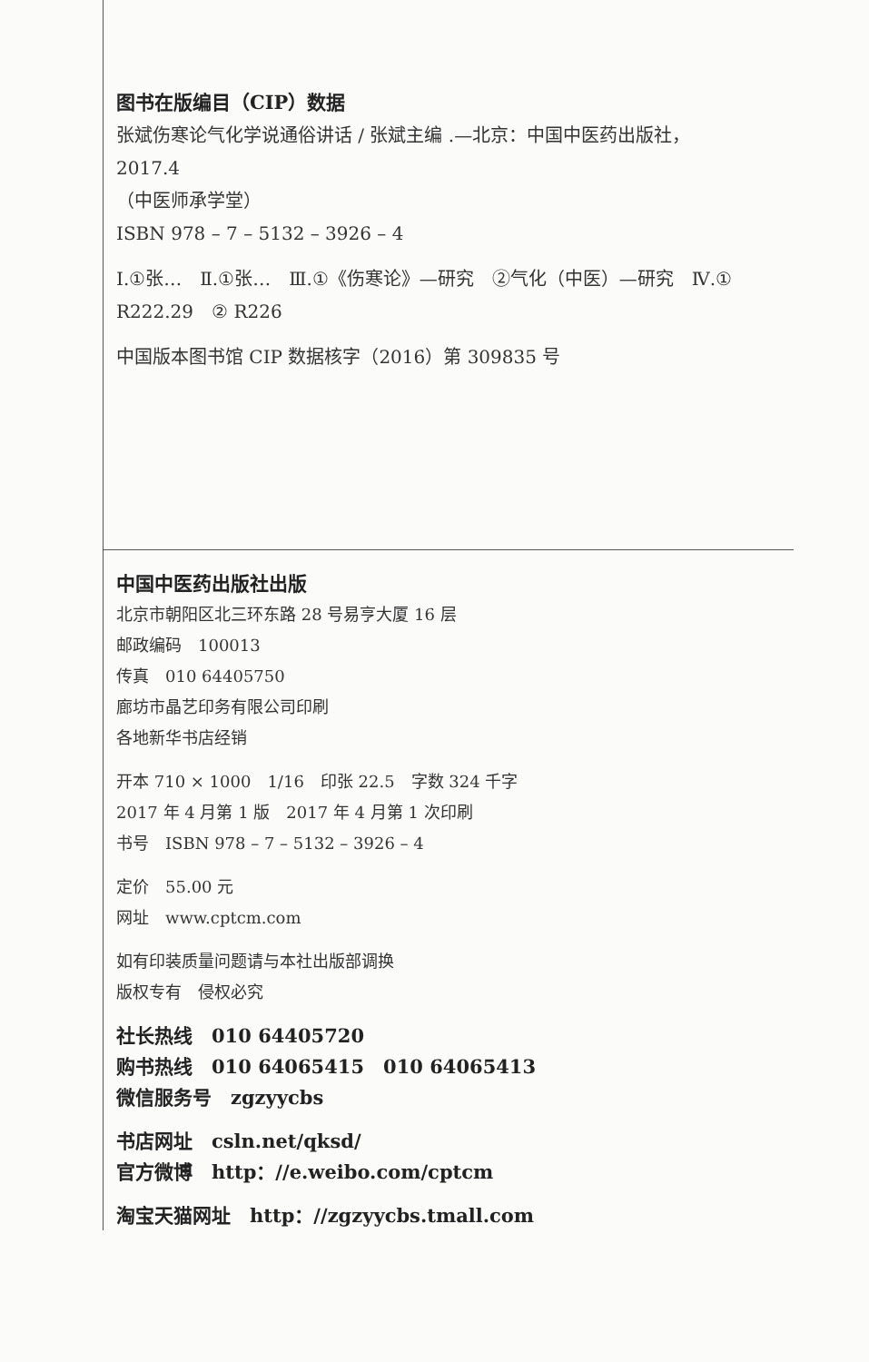图书在版编目（CIP）数据
张斌伤寒论气化学说通俗讲话 / 张斌主编 .—北京：中国中医药出版社，
2017.4
（中医师承学堂）
ISBN 978 – 7 – 5132 – 3926 – 4
Ⅰ.①张…　Ⅱ.①张…　Ⅲ.①《伤寒论》—研究　②气化（中医）—研究　Ⅳ.① R222.29　② R226
中国版本图书馆 CIP 数据核字（2016）第 309835 号
中国中医药出版社出版
北京市朝阳区北三环东路 28 号易亨大厦 16 层
邮政编码　100013
传真　010 64405750
廊坊市晶艺印务有限公司印刷
各地新华书店经销
开本 710 × 1000　1/16　印张 22.5　字数 324 千字
2017 年 4 月第 1 版　2017 年 4 月第 1 次印刷
书号　ISBN 978 – 7 – 5132 – 3926 – 4
定价　55.00 元
网址　www.cptcm.com
如有印装质量问题请与本社出版部调换
版权专有　侵权必究
社长热线　010 64405720
购书热线　010 64065415　010 64065413
微信服务号　zgzyycbs
书店网址　csln.net/qksd/
官方微博　http：//e.weibo.com/cptcm
淘宝天猫网址　http：//zgzyycbs.tmall.com